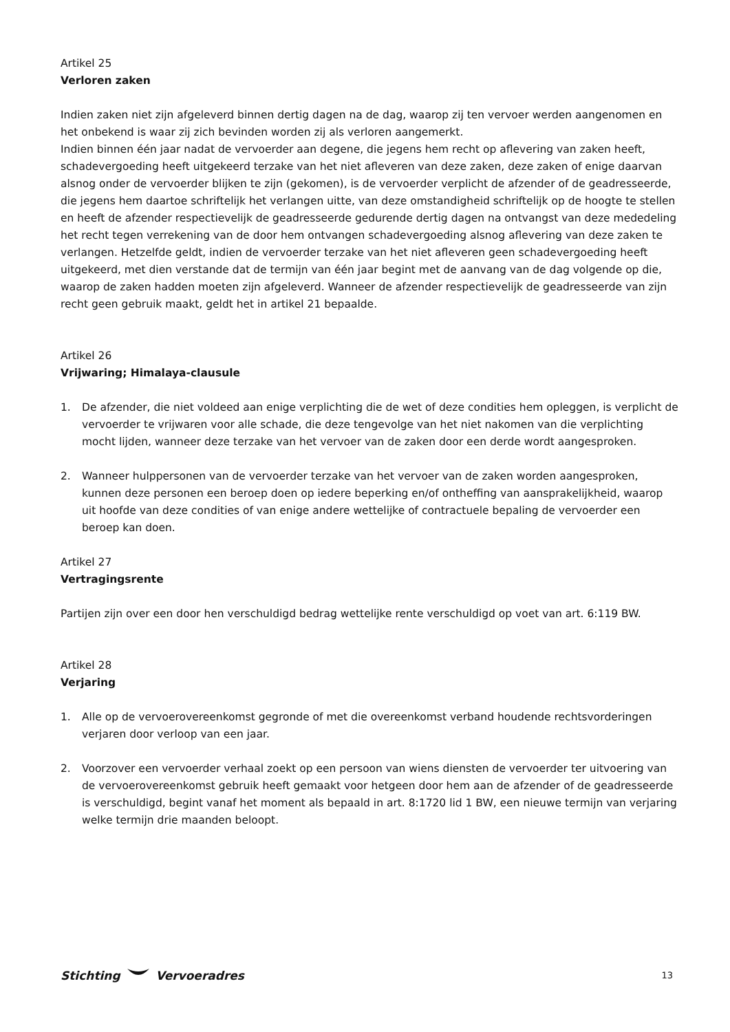Artikel 25
Verloren zaken
Indien zaken niet zijn afgeleverd binnen dertig dagen na de dag, waarop zij ten vervoer werden aangenomen en het onbekend is waar zij zich bevinden worden zij als verloren aangemerkt.
Indien binnen één jaar nadat de vervoerder aan degene, die jegens hem recht op aflevering van zaken heeft, schadevergoeding heeft uitgekeerd terzake van het niet afleveren van deze zaken, deze zaken of enige daarvan alsnog onder de vervoerder blijken te zijn (gekomen), is de vervoerder verplicht de afzender of de geadresseerde, die jegens hem daartoe schriftelijk het verlangen uitte, van deze omstandigheid schriftelijk op de hoogte te stellen en heeft de afzender respectievelijk de geadresseerde gedurende dertig dagen na ontvangst van deze mededeling het recht tegen verrekening van de door hem ontvangen schadevergoeding alsnog aflevering van deze zaken te verlangen. Hetzelfde geldt, indien de vervoerder terzake van het niet afleveren geen schadevergoeding heeft uitgekeerd, met dien verstande dat de termijn van één jaar begint met de aanvang van de dag volgende op die, waarop de zaken hadden moeten zijn afgeleverd. Wanneer de afzender respectievelijk de geadresseerde van zijn recht geen gebruik maakt, geldt het in artikel 21 bepaalde.
Artikel 26
Vrijwaring; Himalaya-clausule
1. De afzender, die niet voldeed aan enige verplichting die de wet of deze condities hem opleggen, is verplicht de vervoerder te vrijwaren voor alle schade, die deze tengevolge van het niet nakomen van die verplichting mocht lijden, wanneer deze terzake van het vervoer van de zaken door een derde wordt aangesproken.
2. Wanneer hulppersonen van de vervoerder terzake van het vervoer van de zaken worden aangesproken, kunnen deze personen een beroep doen op iedere beperking en/of ontheffing van aansprakelijkheid, waarop uit hoofde van deze condities of van enige andere wettelijke of contractuele bepaling de vervoerder een beroep kan doen.
Artikel 27
Vertragingsrente
Partijen zijn over een door hen verschuldigd bedrag wettelijke rente verschuldigd op voet van art. 6:119 BW.
Artikel 28
Verjaring
1. Alle op de vervoerovereenkomst gegronde of met die overeenkomst verband houdende rechtsvorderingen verjaren door verloop van een jaar.
2. Voorzover een vervoerder verhaal zoekt op een persoon van wiens diensten de vervoerder ter uitvoering van de vervoerovereenkomst gebruik heeft gemaakt voor hetgeen door hem aan de afzender of de geadresseerde is verschuldigd, begint vanaf het moment als bepaald in art. 8:1720 lid 1 BW, een nieuwe termijn van verjaring welke termijn drie maanden beloopt.
Stichting Vervoeradres 13